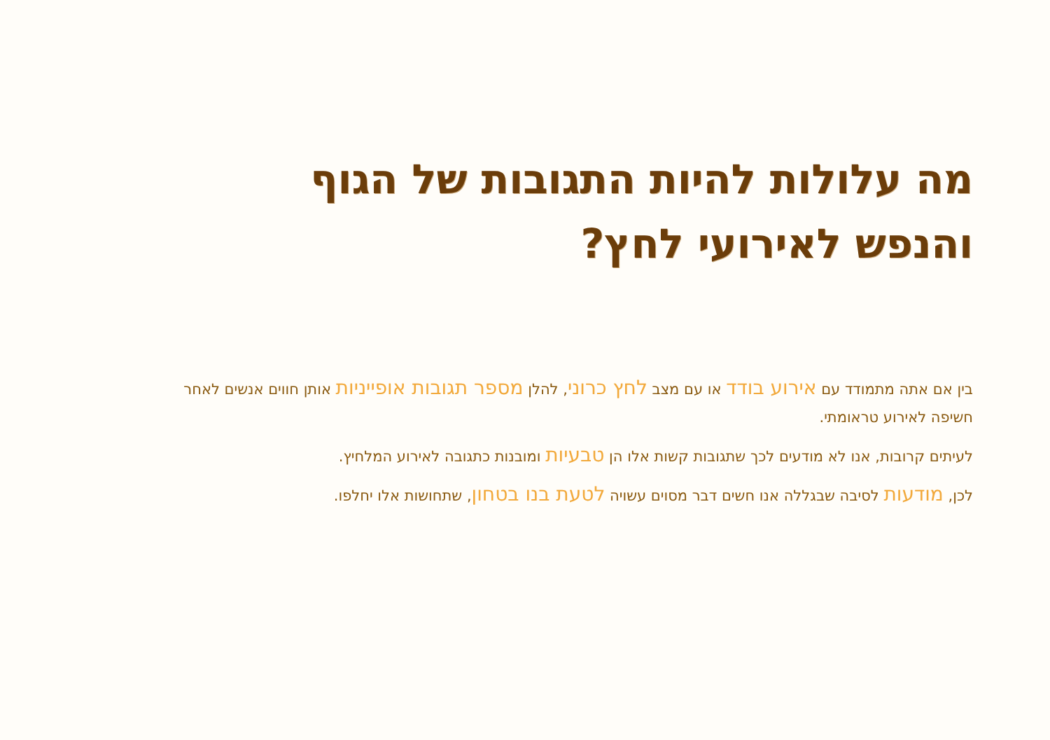מה עלולות להיות התגובות של הגוף
והנפש לאירועי לחץ?
בין אם אתה מתמודד עם אירוע בודד או עם מצב לחץ כרוני, להלן מספר תגובות אופייניות אותן חווים אנשים לאחר חשיפה לאירוע טראומתי.
לעיתים קרובות, אנו לא מודעים לכך שתגובות קשות אלו הן טבעיות ומובנות כתגובה לאירוע המלחיץ.
לכן, מודעות לסיבה שבגללה אנו חשים דבר מסוים עשויה לטעת בנו בטחון, שתחושות אלו יחלפו.